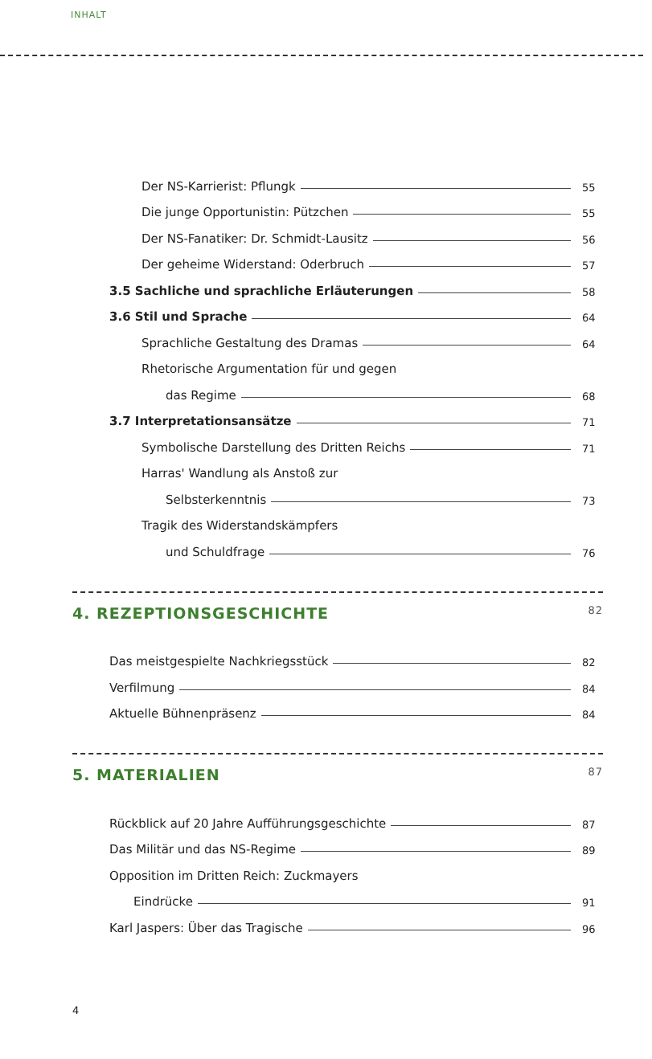INHALT
Der NS-Karrierist: Pflungk 55
Die junge Opportunistin: Pützchen 55
Der NS-Fanatiker: Dr. Schmidt-Lausitz 56
Der geheime Widerstand: Oderbruch 57
3.5 Sachliche und sprachliche Erläuterungen 58
3.6 Stil und Sprache 64
Sprachliche Gestaltung des Dramas 64
Rhetorische Argumentation für und gegen
das Regime 68
3.7 Interpretationsansätze 71
Symbolische Darstellung des Dritten Reichs 71
Harras' Wandlung als Anstoß zur
Selbsterkenntnis 73
Tragik des Widerstandskämpfers
und Schuldfrage 76
4. REZEPTIONSGESCHICHTE 82
Das meistgespielte Nachkriegsstück 82
Verfilmung 84
Aktuelle Bühnenpräsenz 84
5. MATERIALIEN 87
Rückblick auf 20 Jahre Aufführungsgeschichte 87
Das Militär und das NS-Regime 89
Opposition im Dritten Reich: Zuckmayers
Eindrücke 91
Karl Jaspers: Über das Tragische 96
4